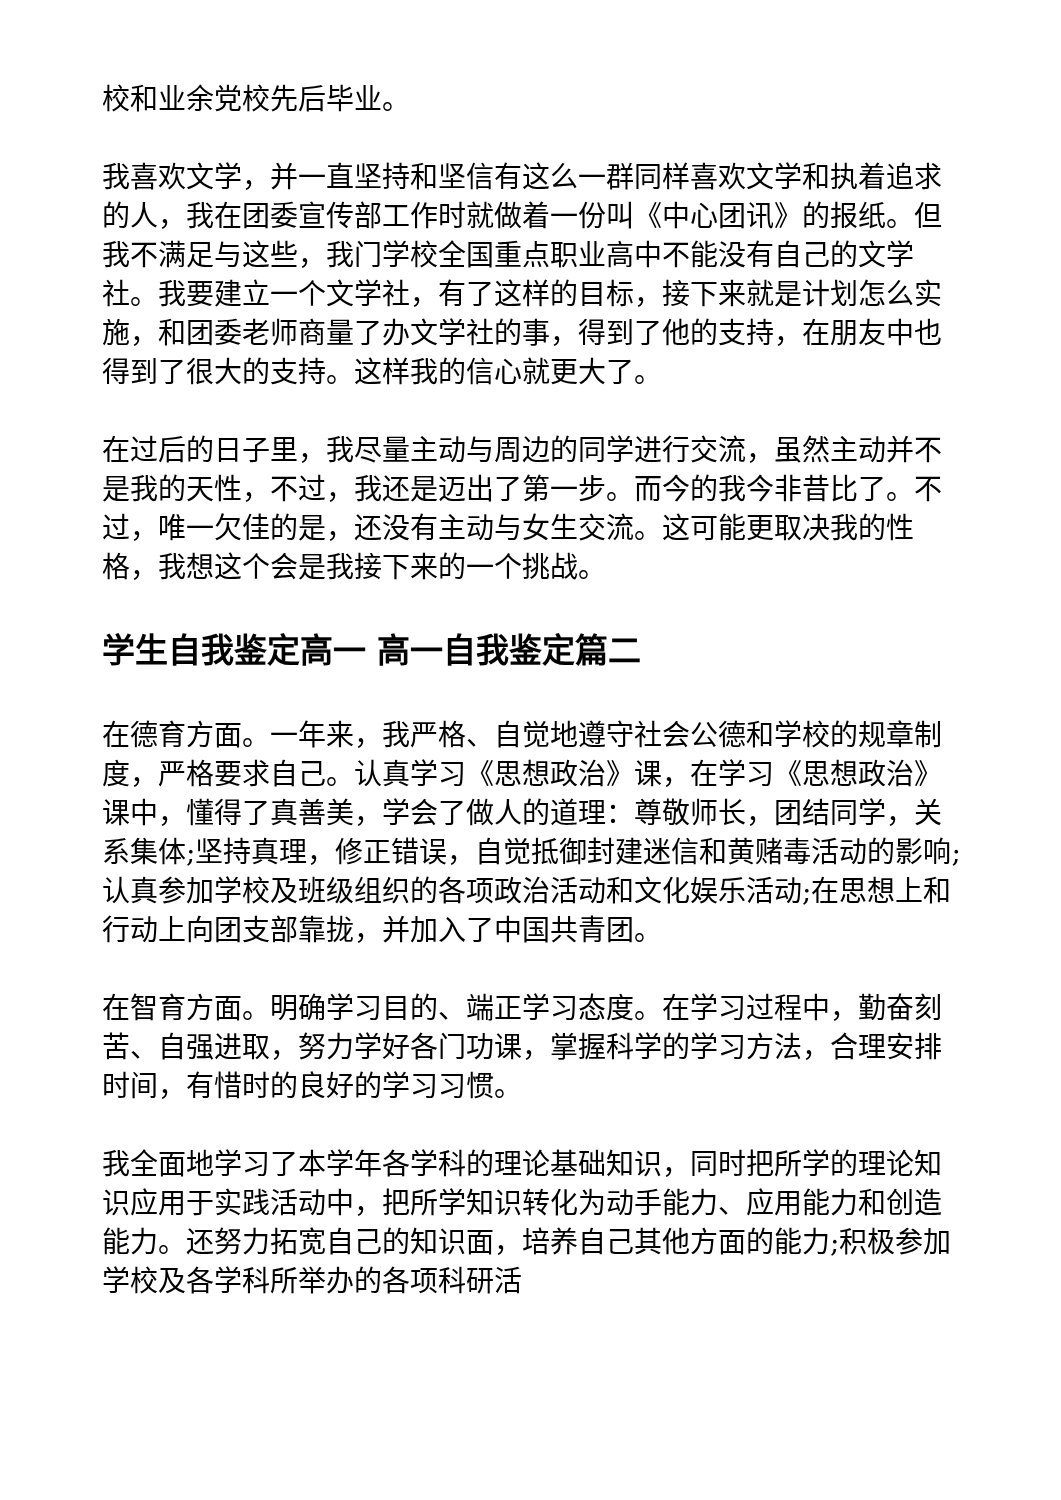校和业余党校先后毕业。
我喜欢文学，并一直坚持和坚信有这么一群同样喜欢文学和执着追求的人，我在团委宣传部工作时就做着一份叫《中心团讯》的报纸。但我不满足与这些，我门学校全国重点职业高中不能没有自己的文学社。我要建立一个文学社，有了这样的目标，接下来就是计划怎么实施，和团委老师商量了办文学社的事，得到了他的支持，在朋友中也得到了很大的支持。这样我的信心就更大了。
在过后的日子里，我尽量主动与周边的同学进行交流，虽然主动并不是我的天性，不过，我还是迈出了第一步。而今的我今非昔比了。不过，唯一欠佳的是，还没有主动与女生交流。这可能更取决我的性格，我想这个会是我接下来的一个挑战。
学生自我鉴定高一 高一自我鉴定篇二
在德育方面。一年来，我严格、自觉地遵守社会公德和学校的规章制度，严格要求自己。认真学习《思想政治》课，在学习《思想政治》课中，懂得了真善美，学会了做人的道理：尊敬师长，团结同学，关系集体;坚持真理，修正错误，自觉抵御封建迷信和黄赌毒活动的影响;认真参加学校及班级组织的各项政治活动和文化娱乐活动;在思想上和行动上向团支部靠拢，并加入了中国共青团。
在智育方面。明确学习目的、端正学习态度。在学习过程中，勤奋刻苦、自强进取，努力学好各门功课，掌握科学的学习方法，合理安排时间，有惜时的良好的学习习惯。
我全面地学习了本学年各学科的理论基础知识，同时把所学的理论知识应用于实践活动中，把所学知识转化为动手能力、应用能力和创造能力。还努力拓宽自己的知识面，培养自己其他方面的能力;积极参加学校及各学科所举办的各项科研活